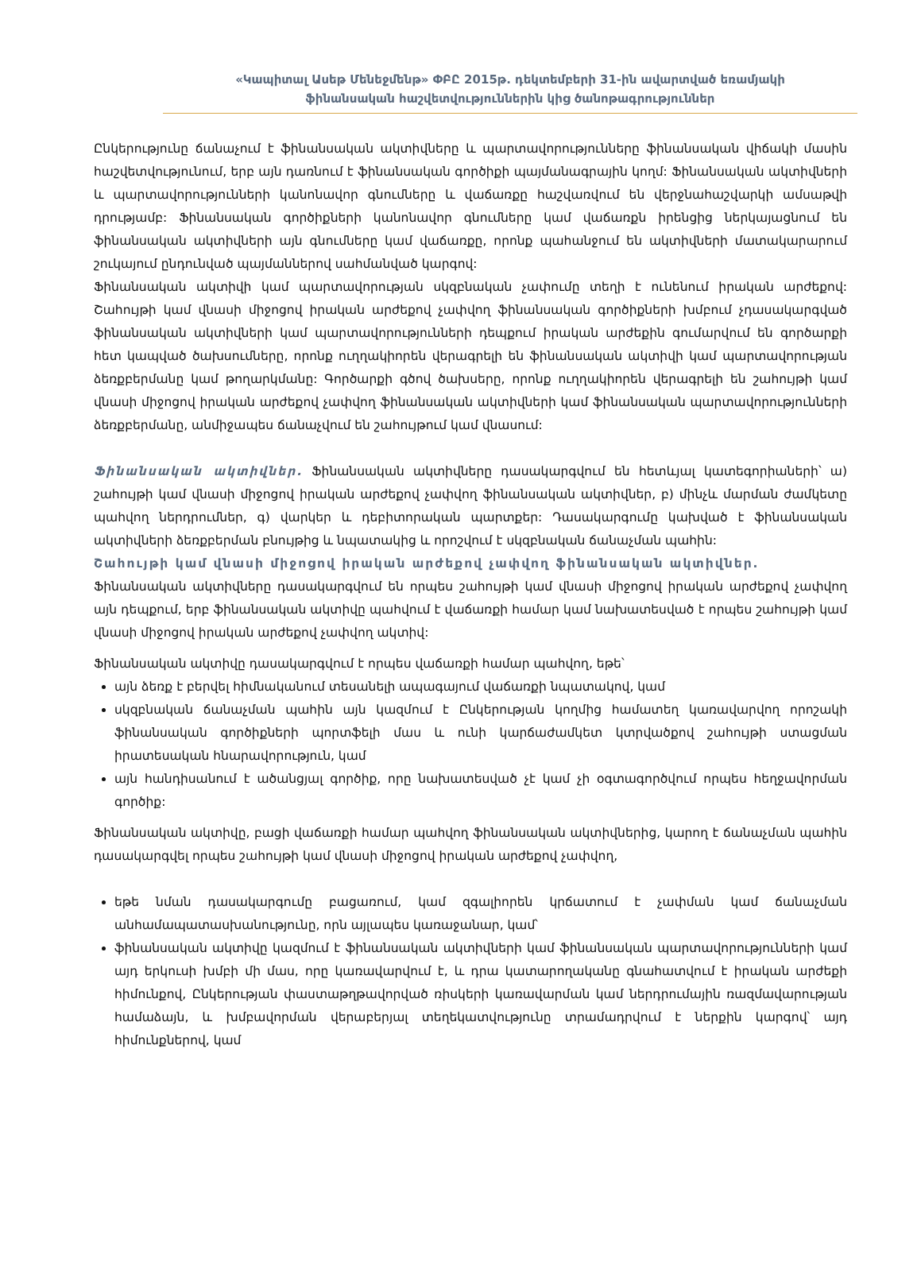«Կապիտալ Ասեթ Մենեջմենթ» ՓԲԸ 2015թ. դեկտեմբերի 31-ին ավարտված եռամյակի
ֆինանսական հաշվետվություններին կից ծանոթագրություններ
Ընկերությունը ճանաչում է ֆինանսական ակտիվները և պարտավորությունները ֆինանսական վիճակի մասին հաշվետվությունում, երբ այն դառնում է ֆինանսական գործիքի պայմանագրային կողմ: Ֆինանսական ակտիվների և պարտավորությունների կանոնավոր գնումները և վաճառքը հաշվառվում են վերջնահաշվարկի ամսաթվի դրությամբ: Ֆինանսական գործիքների կանոնավոր գնումները կամ վաճառքն իրենցից ներկայացնում են ֆինանսական ակտիվների այն գնումները կամ վաճառքը, որոնք պահանջում են ակտիվների մատակարարում շուկայում ընդունված պայմաններով սահմանված կարգով:
Ֆինանսական ակտիվի կամ պարտավորության սկզբնական չափումը տեղի է ունենում իրական արժեքով: Շահույթի կամ վնասի միջոցով իրական արժեքով չափվող ֆինանսական գործիքների խմբում չդասակարգված ֆինանսական ակտիվների կամ պարտավորությունների դեպքում իրական արժեքին գումարվում են գործարքի հետ կապված ծախսումները, որոնք ուղղակիորեն վերագրելի են ֆինանսական ակտիվի կամ պարտավորության ձեռքբերմանը կամ թողարկմանը: Գործարքի գծով ծախսերը, որոնք ուղղակիորեն վերագրելի են շահույթի կամ վնասի միջոցով իրական արժեքով չափվող ֆինանսական ակտիվների կամ ֆինանսական պարտավորությունների ձեռքբերմանը, անմիջապես ճանաչվում են շահույթում կամ վնասում:
Ֆինանսական ակտիվներ. Ֆինանսական ակտիվները դասակարգվում են հետևյալ կատեգորիաների՝ ա) շահույթի կամ վնասի միջոցով իրական արժեքով չափվող ֆինանսական ակտիվներ, բ) մինչև մարման ժամկետը պահվող ներդրումներ, գ) վարկեր և դեբիտորական պարտքեր: Դասակարգումը կախված է ֆինանսական ակտիվների ձեռքբերման բնույթից և նպատակից և որոշվում է սկզբնական ճանաչման պահին:
Շահույթի կամ վնասի միջոցով իրական արժեքով չափվող ֆինանսական ակտիվներ.
Ֆինանսական ակտիվները դասակարգվում են որպես շահույթի կամ վնասի միջոցով իրական արժեքով չափվող այն դեպքում, երբ ֆինանսական ակտիվը պահվում է վաճառքի համար կամ նախատեսված է որպես շահույթի կամ վնասի միջոցով իրական արժեքով չափվող ակտիվ:
Ֆինանսական ակտիվը դասակարգվում է որպես վաճառքի համար պահվող, եթե՝
այն ձեռք է բերվել հիմնականում տեսանելի ապագայում վաճառքի նպատակով, կամ
սկզբնական ճանաչման պահին այն կազմում է Ընկերության կողմից համատեղ կառավարվող որոշակի ֆինանսական գործիքների պորտֆելի մաս և ունի կարճաժամկետ կտրվածքով շահույթի ստացման իրատեսական հնարավորություն, կամ
այն հանդիսանում է ածանցյալ գործիք, որը նախատեսված չէ կամ չի օգտագործվում որպես հեղջավորման գործիք:
Ֆինանսական ակտիվը, բացի վաճառքի համար պահվող ֆինանսական ակտիվներից, կարող է ճանաչման պահին դասակարգվել որպես շահույթի կամ վնասի միջոցով իրական արժեքով չափվող,
եթե նման դասակարգումը բացառում, կամ զգալիորեն կրճատում է չափման կամ ճանաչման անհամապատասխանությունը, որն այլապես կառաջանար, կամ՝
ֆինանսական ակտիվը կազմում է ֆինանսական ակտիվների կամ ֆինանսական պարտավորությունների կամ այդ երկուսի խմբի մի մաս, որը կառավարվում է, և դրա կատարողականը գնահատվում է իրական արժեքի հիմունքով, Ընկերության փաստաթղթավորված ռիսկերի կառավարման կամ ներդրումային ռազմավարության համաձայն, և խմբավորման վերաբերյալ տեղեկատվությունը տրամադրվում է ներքին կարգով՝ այդ հիմունքներով, կամ